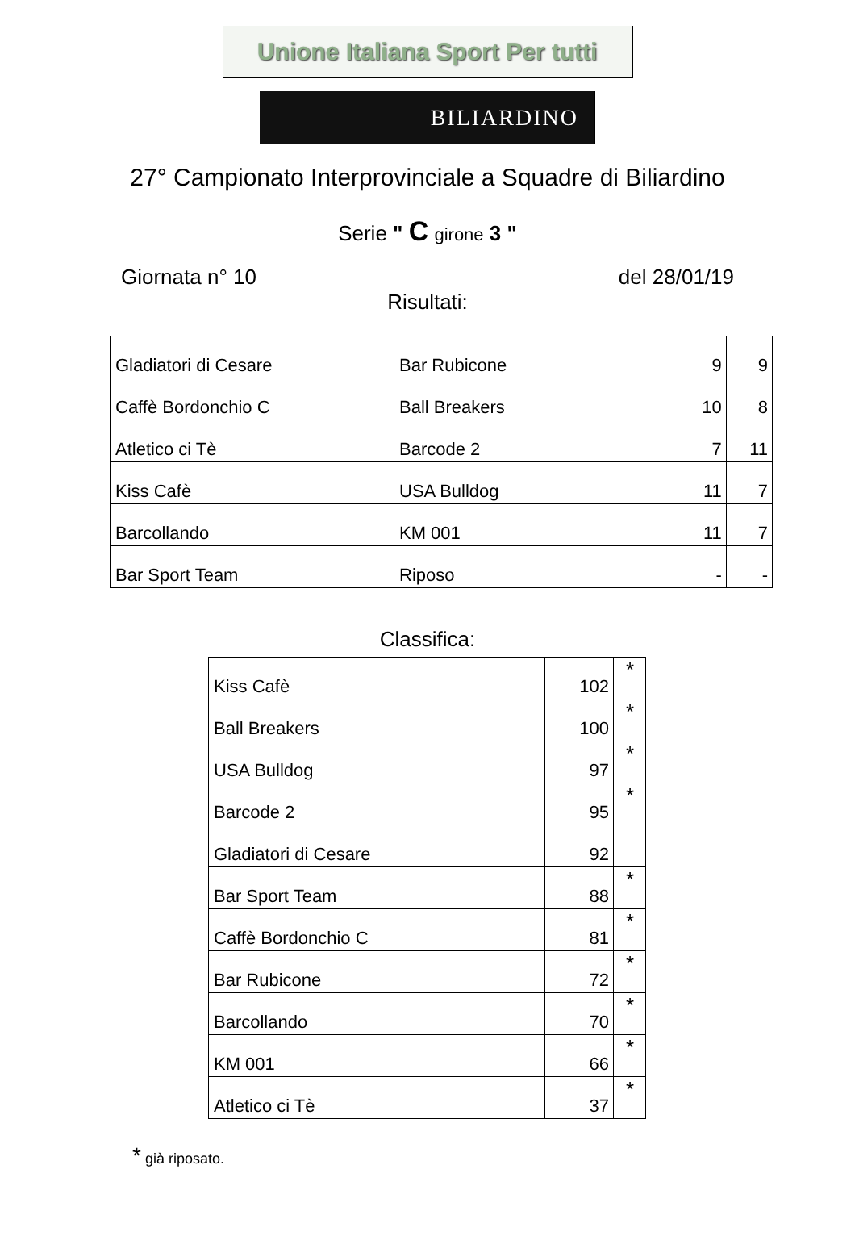Unione Italiana Sport Per tutti
BILIARDINO
27° Campionato Interprovinciale a Squadre di Biliardino
Serie " C girone 3 "
Giornata n° 10 del 28/01/19
Risultati:
| Gladiatori di Cesare | Bar Rubicone | 9 | 9 |
| Caffè Bordonchio C | Ball Breakers | 10 | 8 |
| Atletico ci Tè | Barcode 2 | 7 | 11 |
| Kiss Cafè | USA Bulldog | 11 | 7 |
| Barcollando | KM 001 | 11 | 7 |
| Bar Sport Team | Riposo | - | - |
Classifica:
| Kiss Cafè | 102 | * |
| Ball Breakers | 100 | * |
| USA Bulldog | 97 | * |
| Barcode 2 | 95 | * |
| Gladiatori di Cesare | 92 | |
| Bar Sport Team | 88 | * |
| Caffè Bordonchio C | 81 | * |
| Bar Rubicone | 72 | * |
| Barcollando | 70 | * |
| KM 001 | 66 | * |
| Atletico ci Tè | 37 | * |
* già riposato.